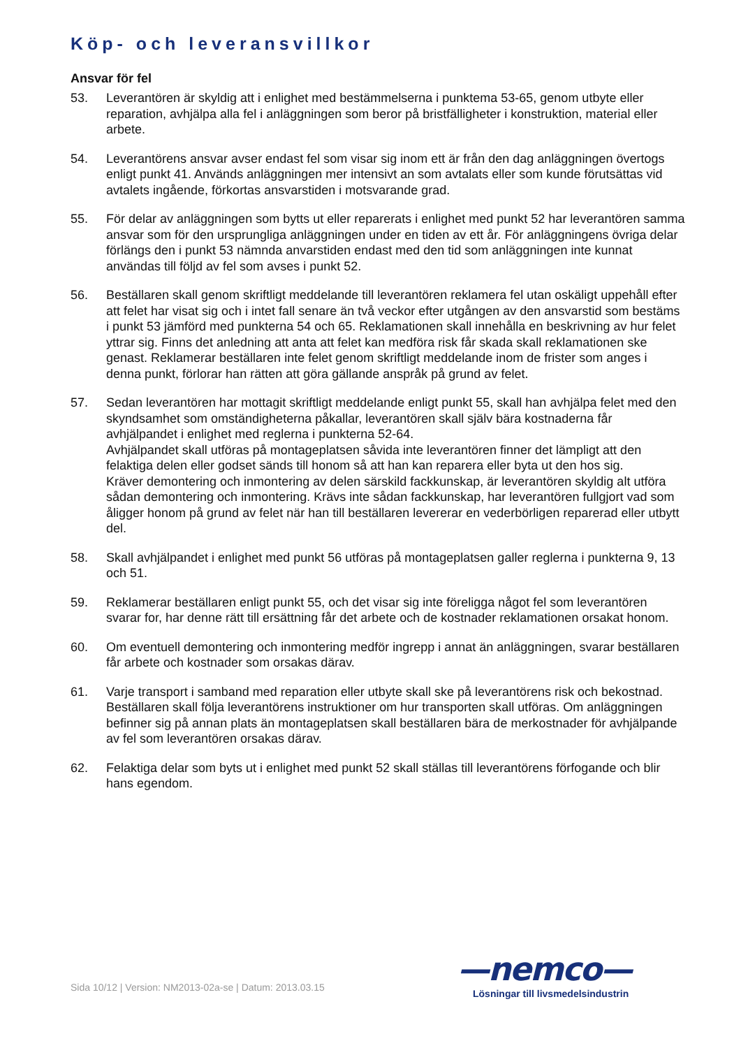Köp- och leveransvillkor
Ansvar för fel
53. Leverantören är skyldig att i enlighet med bestämmelserna i punktema 53-65, genom utbyte eller reparation, avhjälpa alla fel i anläggningen som beror på bristfälligheter i konstruktion, material eller arbete.
54. Leverantörens ansvar avser endast fel som visar sig inom ett är från den dag anläggningen övertogs enligt punkt 41. Används anläggningen mer intensivt an som avtalats eller som kunde förutsättas vid avtalets ingående, förkortas ansvarstiden i motsvarande grad.
55. För delar av anläggningen som bytts ut eller reparerats i enlighet med punkt 52 har leverantören samma ansvar som för den ursprungliga anläggningen under en tiden av ett år. För anläggningens övriga delar förlängs den i punkt 53 nämnda anvarstiden endast med den tid som anläggningen inte kunnat användas till följd av fel som avses i punkt 52.
56. Beställaren skall genom skriftligt meddelande till leverantören reklamera fel utan oskäligt uppehåll efter att felet har visat sig och i intet fall senare än två veckor efter utgången av den ansvarstid som bestäms i punkt 53 jämförd med punkterna 54 och 65. Reklamationen skall innehålla en beskrivning av hur felet yttrar sig. Finns det anledning att anta att felet kan medföra risk får skada skall reklamationen ske genast. Reklamerar beställaren inte felet genom skriftligt meddelande inom de frister som anges i denna punkt, förlorar han rätten att göra gällande anspråk på grund av felet.
57. Sedan leverantören har mottagit skriftligt meddelande enligt punkt 55, skall han avhjälpa felet med den skyndsamhet som omständigheterna påkallar, leverantören skall själv bära kostnaderna får avhjälpandet i enlighet med reglerna i punkterna 52-64.
Avhjälpandet skall utföras på montageplatsen såvida inte leverantören finner det lämpligt att den felaktiga delen eller godset sänds till honom så att han kan reparera eller byta ut den hos sig.
Kräver demontering och inmontering av delen särskild fackkunskap, är leverantören skyldig alt utföra sådan demontering och inmontering. Krävs inte sådan fackkunskap, har leverantören fullgjort vad som åligger honom på grund av felet när han till beställaren levererar en vederbörligen reparerad eller utbytt del.
58. Skall avhjälpandet i enlighet med punkt 56 utföras på montageplatsen galler reglerna i punkterna 9, 13 och 51.
59. Reklamerar beställaren enligt punkt 55, och det visar sig inte föreligga något fel som leverantören svarar for, har denne rätt till ersättning får det arbete och de kostnader reklamationen orsakat honom.
60. Om eventuell demontering och inmontering medför ingrepp i annat än anläggningen, svarar beställaren får arbete och kostnader som orsakas därav.
61. Varje transport i samband med reparation eller utbyte skall ske på leverantörens risk och bekostnad. Beställaren skall följa leverantörens instruktioner om hur transporten skall utföras. Om anläggningen befinner sig på annan plats än montageplatsen skall beställaren bära de merkostnader för avhjälpande av fel som leverantören orsakas därav.
62. Felaktiga delar som byts ut i enlighet med punkt 52 skall ställas till leverantörens förfogande och blir hans egendom.
Sida 10/12 | Version: NM2013-02a-se | Datum: 2013.03.15
—nemco—
Lösningar till livsmedelsindustrin